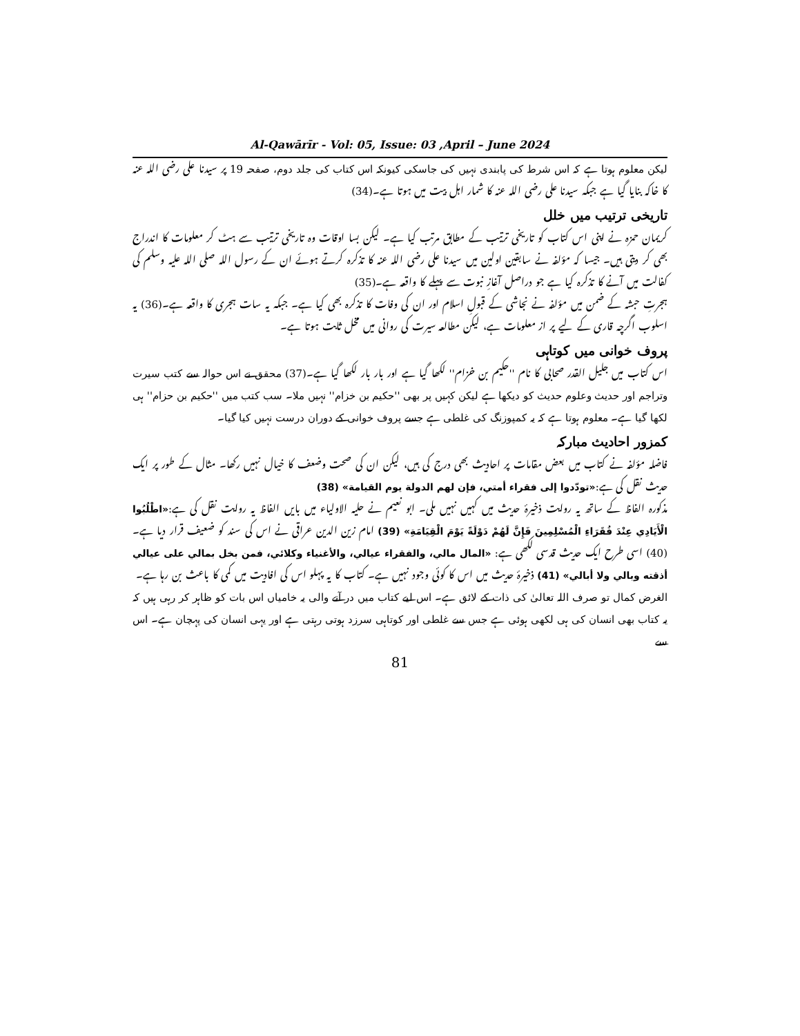Al-Qawārīr - Vol: 05, Issue: 03 ,April – June 2024
لیکن معلوم ہوتا ہے کہ اس شرط کی پابندی نہیں کی جاسکی کیونکہ اس کتاب کی جلد دوم، صفحہ 19 پر سیدنا علی رضی اللہ عنہ کا خاکہ بنایا گیا ہے جبکہ سیدنا علی رضی اللہ عنہ کا شمار اہل بیت میں ہوتا ہے۔(34)
تاریخی ترتیب میں خلل
کریمان حمزہ نے اپنی اس کتاب کو تاریخی ترتیب کے مطابق مرتب کیا ہے۔ لیکن بسا اوقات وہ تاریخی ترتیب سے ہٹ کر معلومات کا اندراج بھی کر دیتی ہیں۔ جیسا کہ مؤلفہ نے سابقین اولین میں سیدنا علی رضی اللہ عنہ کا تذکرہ کرتے ہوئے ان کے رسول اللہ صلی اللہ علیہ وسلم کی کفالت میں آنے کا تذکرہ کیا ہے جو دراصل آغازِ نبوت سے پہلے کا واقعہ ہے۔(35)
ہجرتِ حبشہ کے ضمن میں مؤلفہ نے نجاشی کے قبولِ اسلام اور ان کی وفات کا تذکرہ بھی کیا ہے۔ جبکہ یہ سات ہجری کا واقعہ ہے۔(36) یہ اسلوب اگرچہ قاری کے لیے پر از معلومات ہے، لیکن مطالعہ سیرت کی روانی میں مخل ثابت ہوتا ہے۔
پروف خوانی میں کوتاہی
اس کتاب میں جلیل القدر صحابی کا نام ''حکیم بن خزام'' لکھا گیا ہے اور بار بار لکھا گیا ہے۔(37) محقق نے اس حوالہ سے کتب سیرت وتراجم اور حدیث وعلوم حدیث کو دیکھا ہے لیکن کہیں پر بھی ''حکیم بن خزام'' نہیں ملا۔ سب کتب میں ''حکیم بن حزام'' ہی لکھا گیا ہے۔ معلوم ہوتا ہے کہ یہ کمپوزنگ کی غلطی ہے جسے پروف خوانی کے دوران درست نہیں کیا گیا۔
کمزور احادیث مبارکہ
فاضلہ مؤلفہ نے کتاب میں بعض مقامات پر احادیث بھی درج کی ہیں، لیکن ان کی صحت وضعف کا خیال نہیں رکھا۔ مثال کے طور پر ایک حدیث نقل کی ہے:«تودّدوا إلى فقراء أمتي، فإن لهم الدولة يوم القيامة» (38)
مذکورہ الفاظ کے ساتھ یہ روایت ذخیرۂ حدیث میں کہیں نہیں ملی۔ ابو نعیم نے حلیہ الاولیاء میں بایں الفاظ یہ روایت نقل کی ہے:«اطْلُبُوا الْأَيَادِي عِنْدَ فُقَرَاءِ الْمُسْلِمِينَ فَإِنَّ لَهُمْ دَوْلَةً يَوْمَ الْقِيَامَةِ» (39) امام زین الدین عراقی نے اس کی سند کو ضعیف قرار دیا ہے۔(40) اسی طرح ایک حدیث قدسی لکھی ہے: «المال مالي، والفقراء عيالي، والأغنياء وكلائي، فمن بخل بمالي على عيالي أذقته وبالي ولا أبالي» (41) ذخیرۂ حدیث میں اس کا کوئی وجود نہیں ہے۔ کتاب کا یہ پہلو اس کی افادیت میں کمی کا باعث بن رہا ہے۔
الغرض کمال تو صرف اللہ تعالیٰ کی ذات کے لائق ہے۔ اس لیے کتاب میں در آنے والی یہ خامیاں اس بات کو ظاہر کر رہی ہیں کہ یہ کتاب بھی انسان کی ہی لکھی ہوئی ہے جس سے غلطی اور کوتاہی سرزد ہوتی رہتی ہے اور یہی انسان کی پہچان ہے۔ اس سے
81